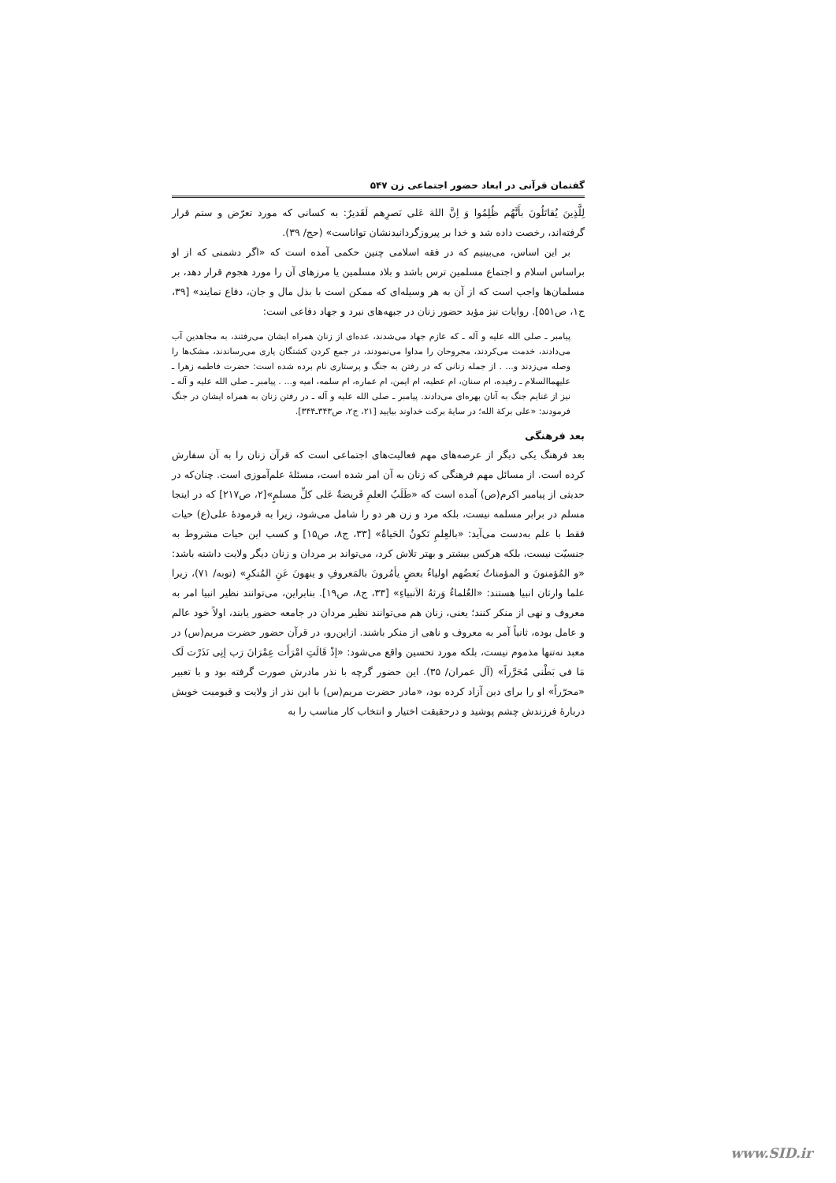گفتمان قرآنی در ابعاد حضور اجتماعی زن ۵۴۷
لِلَّذِینَ یُقاتَلُونَ بأَنَّهُم ظُلِمُوا وَ اِنَّ اللهَ عَلی نَصرِهم لَقَدیرٌ: به کسانی که مورد تعرّض و ستم قرار گرفته‌اند، رخصت داده شد و خدا بر پیروزگردانیدنشان تواناست» (حج/ ۳۹).
بر این اساس، می‌بینیم که در فقه اسلامی چنین حکمی آمده است که «اگر دشمنی که از او براساس اسلام و اجتماع مسلمین ترس باشد و بلاد مسلمین یا مرزهای آن را مورد هجوم قرار دهد، بر مسلمان‌ها واجب است که از آن به هر وسیله‌ای که ممکن است با بذل مال و جان، دفاع نمایند» [۳۹، ج۱، ص۵۵۱]. روایات نیز مؤید حضور زنان در جبهه‌های نبرد و جهاد دفاعی است:
پیامبر ـ صلی الله علیه و آله ـ که عازم جهاد می‌شدند، عده‌ای از زنان همراه ایشان می‌رفتند، به مجاهدین آب می‌دادند، خدمت می‌کردند، مجروحان را مداوا می‌نمودند، در جمع کردن کشتگان یاری می‌رساندند، مشک‌ها را وصله می‌زدند و... . از جمله زنانی که در رفتن به جنگ و پرستاری نام برده شده است: حضرت فاطمه زهرا ـ علیهماالسلام ـ رفیده، ام سنان، ام عطیه، ام ایمن، ام عماره، ام سلمه، امیه و... . پیامبر ـ صلی الله علیه و آله ـ نیز از غنایم جنگ به آنان بهره‌ای می‌دادند. پیامبر ـ صلی الله علیه و آله ـ در رفتن زنان به همراه ایشان در جنگ فرمودند: «علی برکة الله؛ در سایهٔ برکت خداوند بیایید [۲۱، ج۲، ص۳۴۳ـ۳۴۴].
بعد فرهنگی
بعد فرهنگ یکی دیگر از عرصه‌های مهم فعالیت‌های اجتماعی است که قرآن زنان را به آن سفارش کرده است. از مسائل مهم فرهنگی که زنان به آن امر شده است، مسئلهٔ علم‌آموزی است. چنان‌که در حدیثی از پیامبر اکرم(ص) آمده است که «طَلَبُ العلمِ فَریضةٌ عَلی کلِّ مسلمٍ»[۲، ص۲۱۷] که در اینجا مسلم در برابر مسلمه نیست، بلکه مرد و زن هر دو را شامل می‌شود، زیرا به فرمودهٔ علی(ع) حیات فقط با علم به‌دست می‌آید: «بالعِلمِ تَکونُ الحَیاةُ» [۳۳، ج۸، ص۱۵] و کسب این حیات مشروط به جنسیّت نیست، بلکه هرکس بیشتر و بهتر تلاش کرد، می‌تواند بر مردان و زنان دیگر ولایت داشته باشد: «و المُؤمنونَ و المؤمناتُ بَعضُهم اولیاءُ بعضٍ یأمُرونَ بالمَعروفِ و ینهونَ عَنِ المُنکرِ» (توبه/ ۷۱)، زیرا علما وارثان انبیا هستند: «العُلماءُ وَرثهُ الاَنبیاءِ» [۳۳، ج۸، ص۱۹]. بنابراین، می‌توانند نظیر انبیا امر به معروف و نهی از منکر کنند؛ یعنی، زنان هم می‌توانند نظیر مردان در جامعه حضور یابند، اولاً خود عالم و عامل بوده، ثانیاً آمر به معروف و ناهی از منکر باشند. ازاین‌رو، در قرآن حضور حضرت مریم(س) در معبد نه‌تنها مذموم نیست، بلکه مورد تحسین واقع می‌شود: «إذْ قَالَتِ امْرَأَت عِمْرَانَ رَب إنِی نَذَرْت لَک مَا فی بَطْنی مُحَرَّراً» (آل عمران/ ۳۵). این حضور گرچه با نذر مادرش صورت گرفته بود و با تعبیر «محرّراً» او را برای دین آزاد کرده بود، «مادر حضرت مریم(س) با این نذر از ولایت و قیومیت خویش دربارهٔ فرزندش چشم پوشید و درحقیقت اختیار و انتخاب کار مناسب را به
www.SID.ir